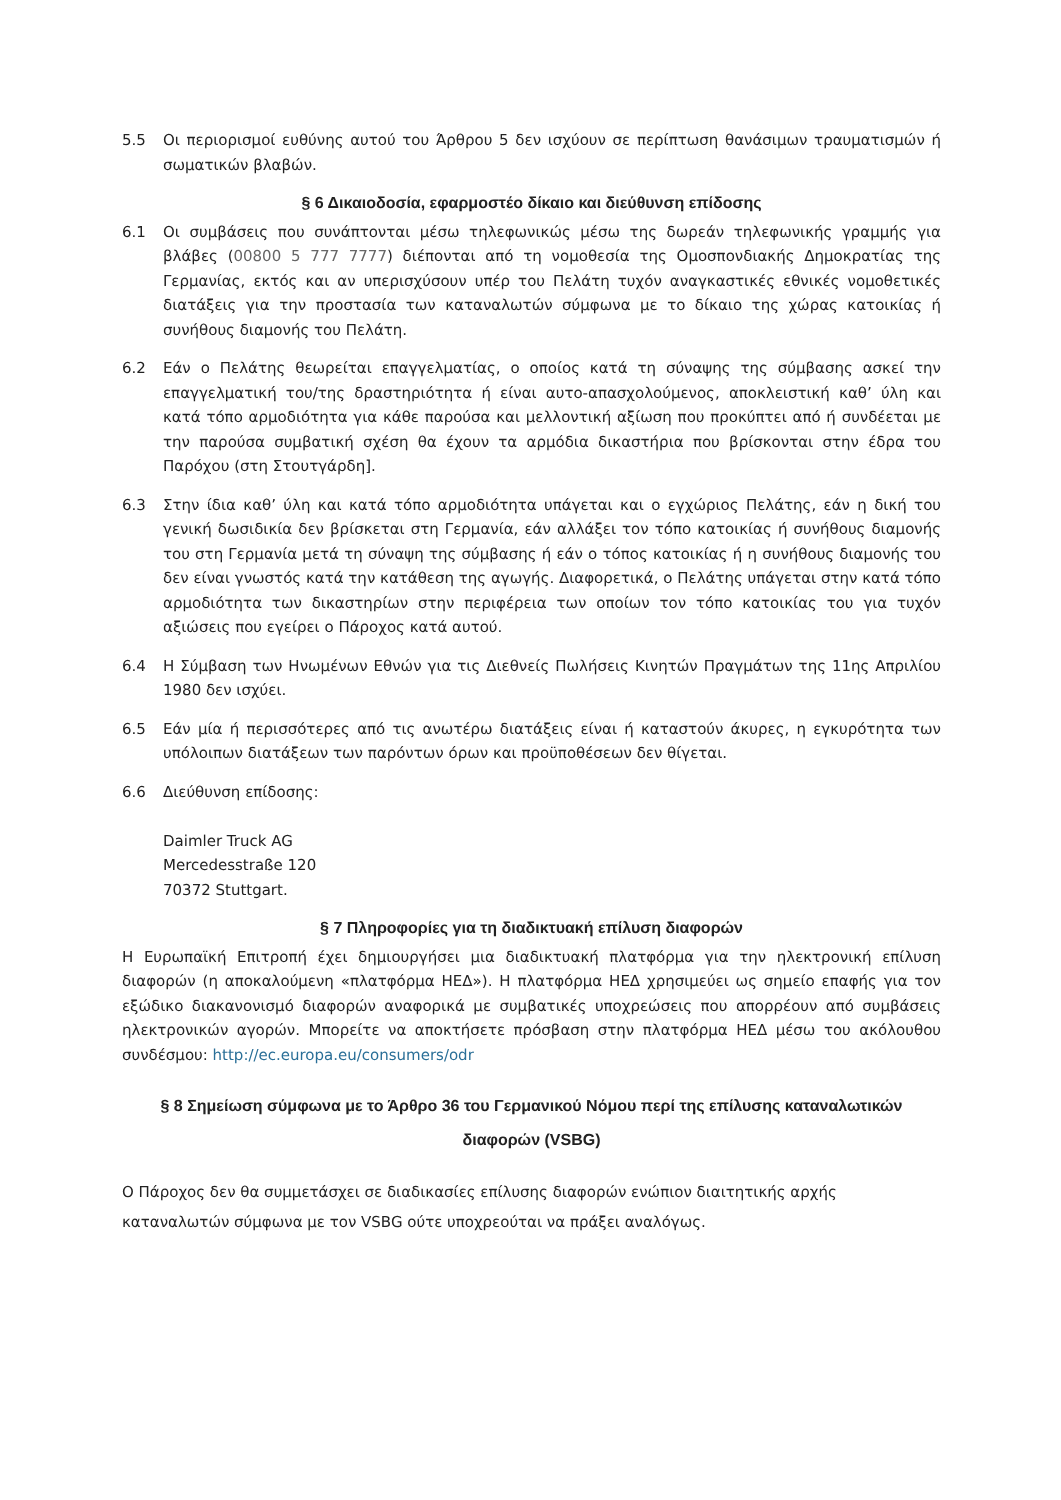5.5 Οι περιορισμοί ευθύνης αυτού του Άρθρου 5 δεν ισχύουν σε περίπτωση θανάσιμων τραυματισμών ή σωματικών βλαβών.
§ 6 Δικαιοδοσία, εφαρμοστέο δίκαιο και διεύθυνση επίδοσης
6.1 Οι συμβάσεις που συνάπτονται μέσω τηλεφωνικώς μέσω της δωρεάν τηλεφωνικής γραμμής για βλάβες (00800 5 777 7777) διέπονται από τη νομοθεσία της Ομοσπονδιακής Δημοκρατίας της Γερμανίας, εκτός και αν υπερισχύσουν υπέρ του Πελάτη τυχόν αναγκαστικές εθνικές νομοθετικές διατάξεις για την προστασία των καταναλωτών σύμφωνα με το δίκαιο της χώρας κατοικίας ή συνήθους διαμονής του Πελάτη.
6.2 Εάν ο Πελάτης θεωρείται επαγγελματίας, ο οποίος κατά τη σύναψης της σύμβασης ασκεί την επαγγελματική του/της δραστηριότητα ή είναι αυτο-απασχολούμενος, αποκλειστική καθ’ ύλη και κατά τόπο αρμοδιότητα για κάθε παρούσα και μελλοντική αξίωση που προκύπτει από ή συνδέεται με την παρούσα συμβατική σχέση θα έχουν τα αρμόδια δικαστήρια που βρίσκονται στην έδρα του Παρόχου (στη Στουτγάρδη].
6.3 Στην ίδια καθ’ ύλη και κατά τόπο αρμοδιότητα υπάγεται και ο εγχώριος Πελάτης, εάν η δική του γενική δωσιδικία δεν βρίσκεται στη Γερμανία, εάν αλλάξει τον τόπο κατοικίας ή συνήθους διαμονής του στη Γερμανία μετά τη σύναψη της σύμβασης ή εάν ο τόπος κατοικίας ή η συνήθους διαμονής του δεν είναι γνωστός κατά την κατάθεση της αγωγής. Διαφορετικά, ο Πελάτης υπάγεται στην κατά τόπο αρμοδιότητα των δικαστηρίων στην περιφέρεια των οποίων τον τόπο κατοικίας του για τυχόν αξιώσεις που εγείρει ο Πάροχος κατά αυτού.
6.4 Η Σύμβαση των Ηνωμένων Εθνών για τις Διεθνείς Πωλήσεις Κινητών Πραγμάτων της 11ης Απριλίου 1980 δεν ισχύει.
6.5 Εάν μία ή περισσότερες από τις ανωτέρω διατάξεις είναι ή καταστούν άκυρες, η εγκυρότητα των υπόλοιπων διατάξεων των παρόντων όρων και προϋποθέσεων δεν θίγεται.
6.6 Διεύθυνση επίδοσης:
Daimler Truck AG
Mercedesstraße 120
70372 Stuttgart.
§ 7 Πληροφορίες για τη διαδικτυακή επίλυση διαφορών
Η Ευρωπαϊκή Επιτροπή έχει δημιουργήσει μια διαδικτυακή πλατφόρμα για την ηλεκτρονική επίλυση διαφορών (η αποκαλούμενη «πλατφόρμα ΗΕΔ»). Η πλατφόρμα ΗΕΔ χρησιμεύει ως σημείο επαφής για τον εξώδικο διακανονισμό διαφορών αναφορικά με συμβατικές υποχρεώσεις που απορρέουν από συμβάσεις ηλεκτρονικών αγορών. Μπορείτε να αποκτήσετε πρόσβαση στην πλατφόρμα ΗΕΔ μέσω του ακόλουθου συνδέσμου: http://ec.europa.eu/consumers/odr
§ 8 Σημείωση σύμφωνα με το Άρθρο 36 του Γερμανικού Νόμου περί της επίλυσης καταναλωτικών διαφορών (VSBG)
Ο Πάροχος δεν θα συμμετάσχει σε διαδικασίες επίλυσης διαφορών ενώπιον διαιτητικής αρχής καταναλωτών σύμφωνα με τον VSBG ούτε υποχρεούται να πράξει αναλόγως.